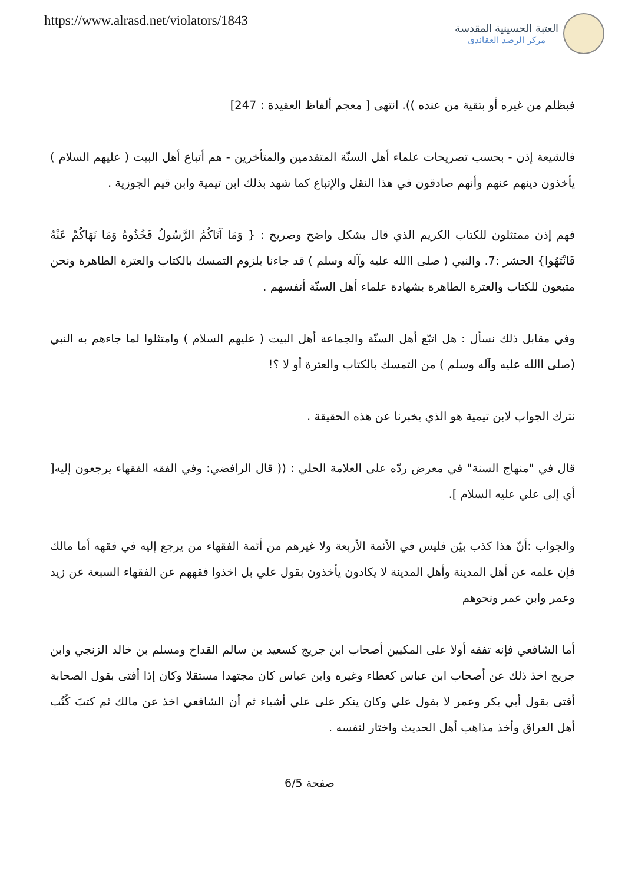https://www.alrasd.net/violators/1843
العتبة الحسينية المقدسة
مركز الرصد العقائدي
فبظلم من غيره أو بتقية من عنده )). انتهى [ معجم ألفاظ العقيدة : 247]
فالشيعة إذن - بحسب تصريحات علماء أهل السنّة المتقدمين والمتأخرين - هم أتباع أهل البيت ( عليهم السلام ) يأخذون دينهم عنهم وأنهم صادقون في هذا النقل والإتباع كما شهد بذلك ابن تيمية وابن قيم الجوزية .
فهم إذن ممتثلون للكتاب الكريم الذي قال بشكل واضح وصريح : { وَمَا آتَاكُمُ الرَّسُولُ فَخُذُوهُ وَمَا نَهَاكُمْ عَنْهُ فَانْتَهُوا} الحشر :7. والنبي ( صلى االله عليه وآله وسلم ) قد جاءنا بلزوم التمسك بالكتاب والعترة الطاهرة ونحن متبعون للكتاب والعترة الطاهرة بشهادة علماء أهل السنّة أنفسهم .
وفي مقابل ذلك نسأل : هل اتبّع أهل السنّة والجماعة أهل البيت ( عليهم السلام ) وامتثلوا لما جاءهم به النبي (صلى االله عليه وآله وسلم ) من التمسك بالكتاب والعترة أو لا ؟!
نترك الجواب لابن تيمية هو الذي يخبرنا عن هذه الحقيقة .
قال في "منهاج السنة" في معرض ردّه على العلامة الحلي : (( قال الرافضي: وفي الفقه الفقهاء يرجعون إليه[ أي إلى علي عليه السلام ].
والجواب :أنّ هذا كذب بيّن فليس في الأئمة الأربعة ولا غيرهم من أئمة الفقهاء من يرجع إليه في فقهه أما مالك فإن علمه عن أهل المدينة وأهل المدينة لا يكادون يأخذون بقول علي بل اخذوا فقههم عن الفقهاء السبعة عن زيد وعمر وابن عمر ونحوهم
أما الشافعي فإنه تفقه أولا على المكيين أصحاب ابن جريج كسعيد بن سالم القداح ومسلم بن خالد الزنجي وابن جريج اخذ ذلك عن أصحاب ابن عباس كعطاء وغيره وابن عباس كان مجتهدا مستقلا وكان إذا أفتى بقول الصحابة أفتى بقول أبي بكر وعمر لا بقول علي وكان ينكر على علي أشياء ثم أن الشافعي اخذ عن مالك ثم كتبَ كُتُب أهل العراق وأخذ مذاهب أهل الحديث واختار لنفسه .
صفحة 6/5